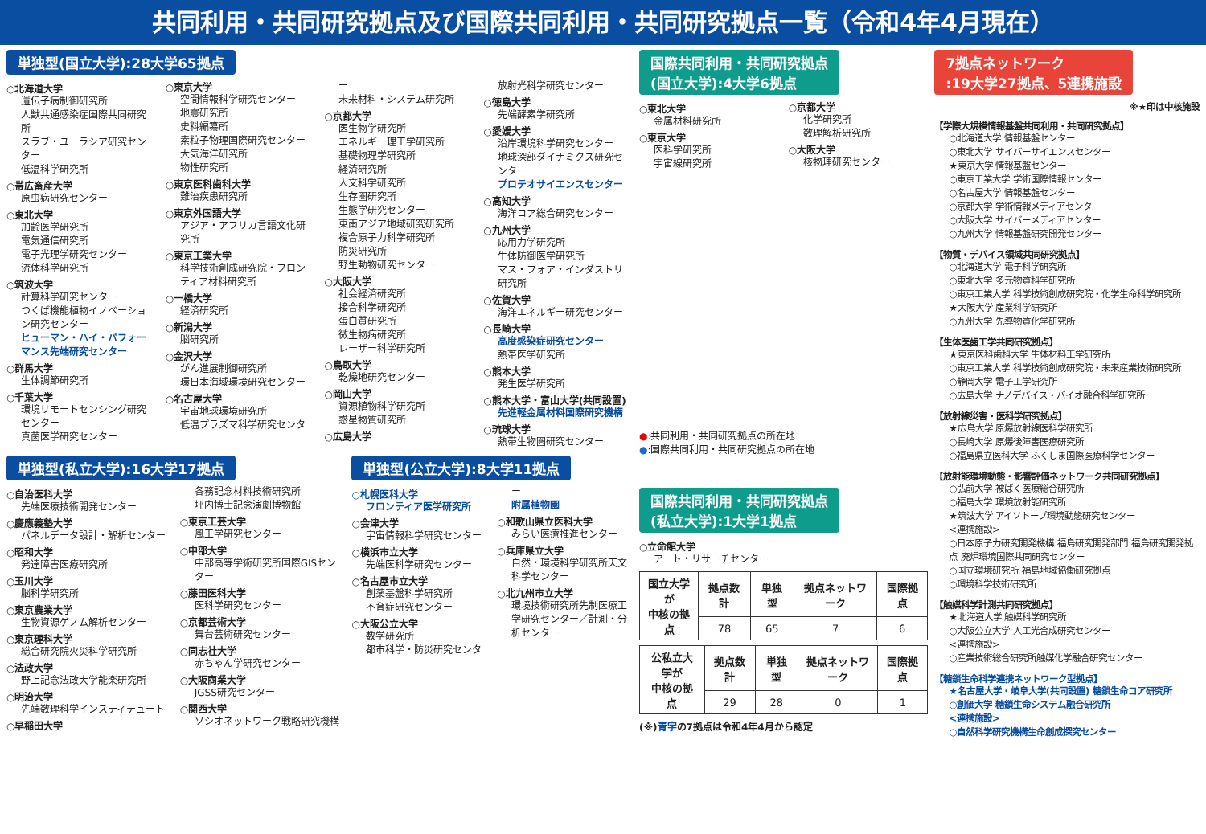共同利用・共同研究拠点及び国際共同利用・共同研究拠点一覧（令和4年4月現在）
単独型(国立大学):28大学65拠点
○北海道大学
遺伝子病制御研究所
人獣共通感染症国際共同研究所
スラブ・ユーラシア研究センター
低温科学研究所
○帯広畜産大学
原虫病研究センター
○東北大学
加齢医学研究所
電気通信研究所
電子光理学研究センター
流体科学研究所
○筑波大学
計算科学研究センター
つくば機能植物イノベーション研究センター
ヒューマン・ハイ・パフォーマンス先端研究センター
○群馬大学
生体調節研究所
○千葉大学
環境リモートセンシング研究センター
真菌医学研究センター
○東京大学
空間情報科学研究センター
地震研究所
史料編纂所
素粒子物理国際研究センター
大気海洋研究所
物性研究所
○東京医科歯科大学
難治疾患研究所
○東京外国語大学
アジア・アフリカ言語文化研究所
○東京工業大学
科学技術創成研究院・フロンティア材料研究所
○一橋大学
経済研究所
○新潟大学
脳研究所
○金沢大学
がん進展制御研究所
環日本海域環境研究センター
○名古屋大学
宇宙地球環境研究所
低温プラズマ科学研究センター
未来材料・システム研究所
○京都大学
医生物学研究所
エネルギー理工学研究所
基礎物理学研究所
経済研究所
人文科学研究所
生存圏研究所
生態学研究センター
東南アジア地域研究研究所
複合原子力科学研究所
防災研究所
野生動物研究センター
○大阪大学
社会経済研究所
接合科学研究所
蛋白質研究所
微生物病研究所
レーザー科学研究所
○鳥取大学
乾燥地研究センター
○岡山大学
資源植物科学研究所
惑星物質研究所
○広島大学
放射光科学研究センター
○徳島大学
先端酵素学研究所
○愛媛大学
沿岸環境科学研究センター
地球深部ダイナミクス研究センター
プロテオサイエンスセンター
○高知大学
海洋コア総合研究センター
○九州大学
応用力学研究所
生体防御医学研究所
マス・フォア・インダストリ研究所
○佐賀大学
海洋エネルギー研究センター
○長崎大学
高度感染症研究センター
熱帯医学研究所
○熊本大学
発生医学研究所
○熊本大学・富山大学(共同設置)
先進軽金属材料国際研究機構
○琉球大学
熱帯生物圏研究センター
単独型(私立大学):16大学17拠点
○自治医科大学
先端医療技術開発センター
○慶應義塾大学
パネルデータ設計・解析センター
○昭和大学
発達障害医療研究所
○玉川大学
脳科学研究所
○東京農業大学
生物資源ゲノム解析センター
○東京理科大学
総合研究院火災科学研究所
○法政大学
野上記念法政大学能楽研究所
○明治大学
先端数理科学インスティテュート
○早稲田大学
各務記念材料技術研究所
坪内博士記念演劇博物館
○東京工芸大学
風工学研究センター
○中部大学
中部高等学術研究所国際GISセンター
○藤田医科大学
医科学研究センター
○京都芸術大学
舞台芸術研究センター
○同志社大学
赤ちゃん学研究センター
○大阪商業大学
JGSS研究センター
○関西大学
ソシオネットワーク戦略研究機構
単独型(公立大学):8大学11拠点
○札幌医科大学
フロンティア医学研究所
○会津大学
宇宙情報科学研究センター
○横浜市立大学
先端医科学研究センター
○名古屋市立大学
創薬基盤科学研究所
不育症研究センター
○大阪公立大学
数学研究所
都市科学・防災研究センター
附属植物園
○和歌山県立医科大学
みらい医療推進センター
○兵庫県立大学
自然・環境科学研究所天文科学センター
○北九州市立大学
環境技術研究所先制医療工学研究センター／計測・分析センター
国際共同利用・共同研究拠点
(国立大学):4大学6拠点
○東北大学
金属材料研究所
○東京大学
医科学研究所
宇宙線研究所
○京都大学
化学研究所
数理解析研究所
○大阪大学
核物理研究センター
●:共同利用・共同研究拠点の所在地
●:国際共同利用・共同研究拠点の所在地
国際共同利用・共同研究拠点
(私立大学):1大学1拠点
○立命館大学
アート・リサーチセンター
| 国立大学が 中核の拠点 | 拠点数計 | 単独型 | 拠点ネットワーク | 国際拠点 |
| --- | --- | --- | --- | --- |
| | 78 | 65 | 7 | 6 |
| 公私立大学が 中核の拠点 | 拠点数計 | 単独型 | 拠点ネットワーク | 国際拠点 |
| --- | --- | --- | --- | --- |
| | 29 | 28 | 0 | 1 |
(※)青字の7拠点は令和4年4月から認定
7拠点ネットワーク
:19大学27拠点、5連携施設
※★印は中核施設
【学際大規模情報基盤共同利用・共同研究拠点】
○北海道大学 情報基盤センター
○東北大学 サイバーサイエンスセンター
★東京大学 情報基盤センター
○東京工業大学 学術国際情報センター
○名古屋大学 情報基盤センター
○京都大学 学術情報メディアセンター
○大阪大学 サイバーメディアセンター
○九州大学 情報基盤研究開発センター
【物質・デバイス領域共同研究拠点】
○北海道大学 電子科学研究所
○東北大学 多元物質科学研究所
○東京工業大学 科学技術創成研究院・化学生命科学研究所
★大阪大学 産業科学研究所
○九州大学 先導物質化学研究所
【生体医歯工学共同研究拠点】
★東京医科歯科大学 生体材料工学研究所
○東京工業大学 科学技術創成研究院・未来産業技術研究所
○静岡大学 電子工学研究所
○広島大学 ナノデバイス・バイオ融合科学研究所
【放射線災害・医科学研究拠点】
★広島大学 原爆放射線医科学研究所
○長崎大学 原爆後障害医療研究所
○福島県立医科大学 ふくしま国際医療科学センター
【放射能環境動態・影響評価ネットワーク共同研究拠点】
○弘前大学 被ばく医療総合研究所
○福島大学 環境放射能研究所
★筑波大学 アイソトープ環境動態研究センター
<連携施設>
○日本原子力研究開発機構 福島研究開発部門 福島研究開発拠点 廃炉環境国際共同研究センター
○国立環境研究所 福島地域協働研究拠点
○環境科学技術研究所
【触媒科学計測共同研究拠点】
★北海道大学 触媒科学研究所
○大阪公立大学 人工光合成研究センター
<連携施設>
○産業技術総合研究所触媒化学融合研究センター
【糖鎖生命科学連携ネットワーク型拠点】
★名古屋大学・岐阜大学(共同設置) 糖鎖生命コア研究所
○創価大学 糖鎖生命システム融合研究所
<連携施設>
○自然科学研究機構生命創成探究センター